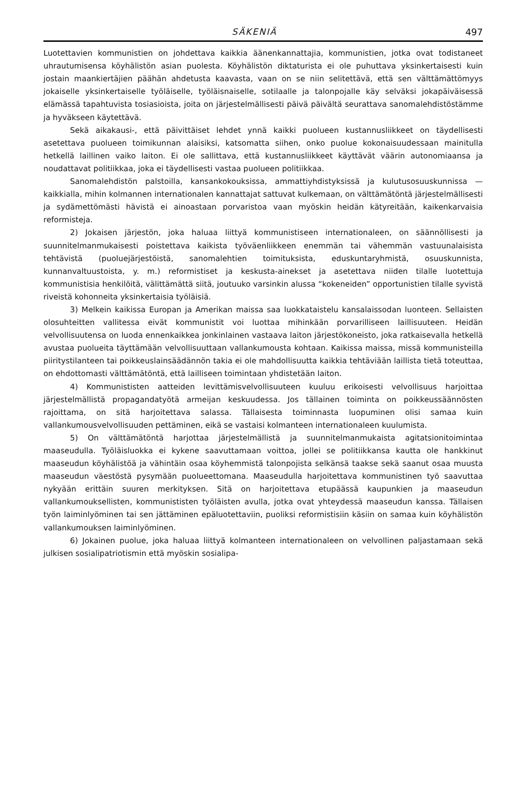SÄKENIÄ 497
Luotettavien kommunistien on johdettava kaikkia äänenkannattajia, kommunistien, jotka ovat todistaneet uhrautumisensa köyhälistön asian puolesta. Köyhälistön diktaturista ei ole puhuttava yksinkertaisesti kuin jostain maankiertäjien päähän ahdetusta kaavasta, vaan on se niin selitettävä, että sen välttämättömyys jokaiselle yksinkertaiselle työläiselle, työläisnaiselle, sotilaalle ja talonpojalle käy selväksi jokapäiväisessä elämässä tapahtuvista tosiasioista, joita on järjestelmällisesti päivä päivältä seurattava sanomalehdistöstämme ja hyväkseen käytettävä.
Sekä aikakausi-, että päivittäiset lehdet ynnä kaikki puolueen kustannusliikkeet on täydellisesti asetettava puolueen toimikunnan alaisiksi, katsomatta siihen, onko puolue kokonaisuudessaan mainitulla hetkellä laillinen vaiko laiton. Ei ole sallittava, että kustannusliikkeet käyttävät väärin autonomiaansa ja noudattavat politiikkaa, joka ei täydellisesti vastaa puolueen politiikkaa.
Sanomalehdistön palstoilla, kansankokouksissa, ammattiyhdistyksissä ja kulutusosuuskunnissa — kaikkialla, mihin kolmannen internationalen kannattajat sattuvat kulkemaan, on välttämätöntä järjestelmällisesti ja sydämettömästi hävistä ei ainoastaan porvaristoa vaan myöskin heidän kätyreitään, kaikenkarvaisia reformisteja.
2) Jokaisen järjestön, joka haluaa liittyä kommunistiseen internationaleen, on säännöllisesti ja suunnitelmanmukaisesti poistettava kaikista työväenliikkeen enemmän tai vähemmän vastuunalaisista tehtävistä (puoluejärjestöistä, sanomalehtien toimituksista, eduskuntaryhmistä, osuuskunnista, kunnanvaltuustoista, y. m.) reformistiset ja keskusta-ainekset ja asetettava niiden tilalle luotettuja kommunistisia henkilöitä, välittämättä siitä, joutuuko varsinkin alussa “kokeneiden” opportunistien tilalle syvistä riveistä kohonneita yksinkertaisia työläisiä.
3) Melkein kaikissa Europan ja Amerikan maissa saa luokkataistelu kansalaissodan luonteen. Sellaisten olosuhteitten vallitessa eivät kommunistit voi luottaa mihinkään porvarilliseen laillisuuteen. Heidän velvollisuutensa on luoda ennenkaikkea jonkinlainen vastaava laiton järjestökoneisto, joka ratkaisevalla hetkellä avustaa puolueita täyttämään velvollisuuttaan vallankumousta kohtaan. Kaikissa maissa, missä kommunisteilla piiritystilanteen tai poikkeuslainsäädännön takia ei ole mahdollisuutta kaikkia tehtäviään laillista tietä toteuttaa, on ehdottomasti välttämätöntä, että lailliseen toimintaan yhdistetään laiton.
4) Kommunististen aatteiden levittämisvelvollisuuteen kuuluu erikoisesti velvollisuus harjoittaa järjestelmällistä propagandatyötä armeijan keskuudessa. Jos tällainen toiminta on poikkeussäännösten rajoittama, on sitä harjoitettava salassa. Tällaisesta toiminnasta luopuminen olisi samaa kuin vallankumousvelvollisuuden pettäminen, eikä se vastaisi kolmanteen internationaleen kuulumista.
5) On välttämätöntä harjottaa järjestelmällistä ja suunnitelmanmukaista agitatsionitoimintaa maaseudulla. Työläisluokka ei kykene saavuttamaan voittoa, jollei se politiikkansa kautta ole hankkinut maaseudun köyhälistöä ja vähintäin osaa köyhemmistä talonpojista selkänsä taakse sekä saanut osaa muusta maaseudun väestöstä pysymään puolueettomana. Maaseudulla harjoitettava kommunistinen työ saavuttaa nykyään erittäin suuren merkityksen. Sitä on harjoitettava etupäässä kaupunkien ja maaseudun vallankumouksellisten, kommunististen työläisten avulla, jotka ovat yhteydessä maaseudun kanssa. Tällaisen työn laiminlyöminen tai sen jättäminen epäluotettaviin, puoliksi reformistisiin käsiin on samaa kuin köyhälistön vallankumouksen laiminlyöminen.
6) Jokainen puolue, joka haluaa liittyä kolmanteen internationaleen on velvollinen paljastamaan sekä julkisen sosialipatriotismin että myöskin sosialipa-